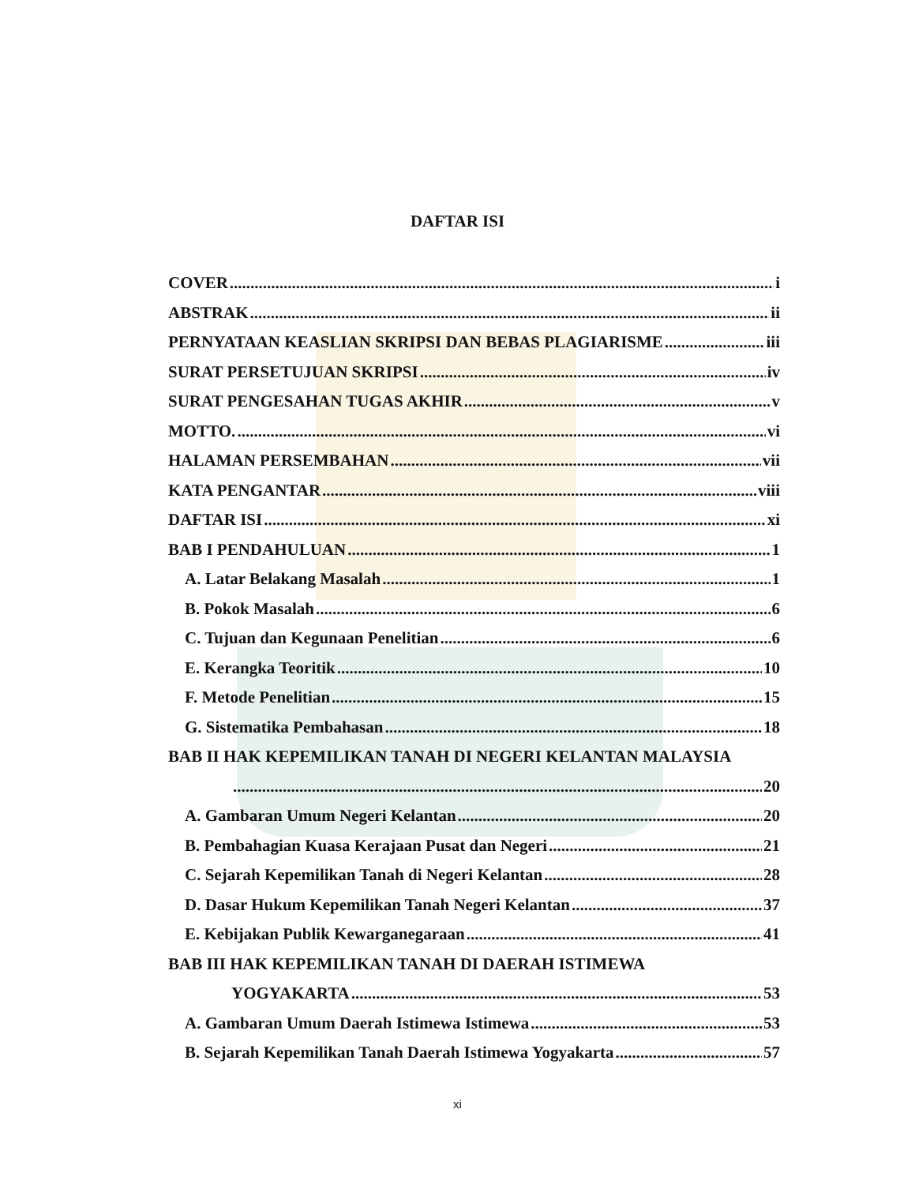DAFTAR ISI
COVER i
ABSTRAK ii
PERNYATAAN KEASLIAN SKRIPSI DAN BEBAS PLAGIARISME iii
SURAT PERSETUJUAN SKRIPSI iv
SURAT PENGESAHAN TUGAS AKHIR v
MOTTO. vi
HALAMAN PERSEMBAHAN vii
KATA PENGANTAR viii
DAFTAR ISI xi
BAB I PENDAHULUAN 1
A. Latar Belakang Masalah 1
B. Pokok Masalah 6
C. Tujuan dan Kegunaan Penelitian 6
E. Kerangka Teoritik 10
F. Metode Penelitian 15
G. Sistematika Pembahasan 18
BAB II HAK KEPEMILIKAN TANAH DI NEGERI KELANTAN MALAYSIA
20
A. Gambaran Umum Negeri Kelantan 20
B. Pembahagian Kuasa Kerajaan Pusat dan Negeri 21
C. Sejarah Kepemilikan Tanah di Negeri Kelantan 28
D. Dasar Hukum Kepemilikan Tanah Negeri Kelantan 37
E. Kebijakan Publik Kewarganegaraan 41
BAB III HAK KEPEMILIKAN TANAH DI DAERAH ISTIMEWA
YOGYAKARTA 53
A. Gambaran Umum Daerah Istimewa Istimewa 53
B. Sejarah Kepemilikan Tanah Daerah Istimewa Yogyakarta 57
xi